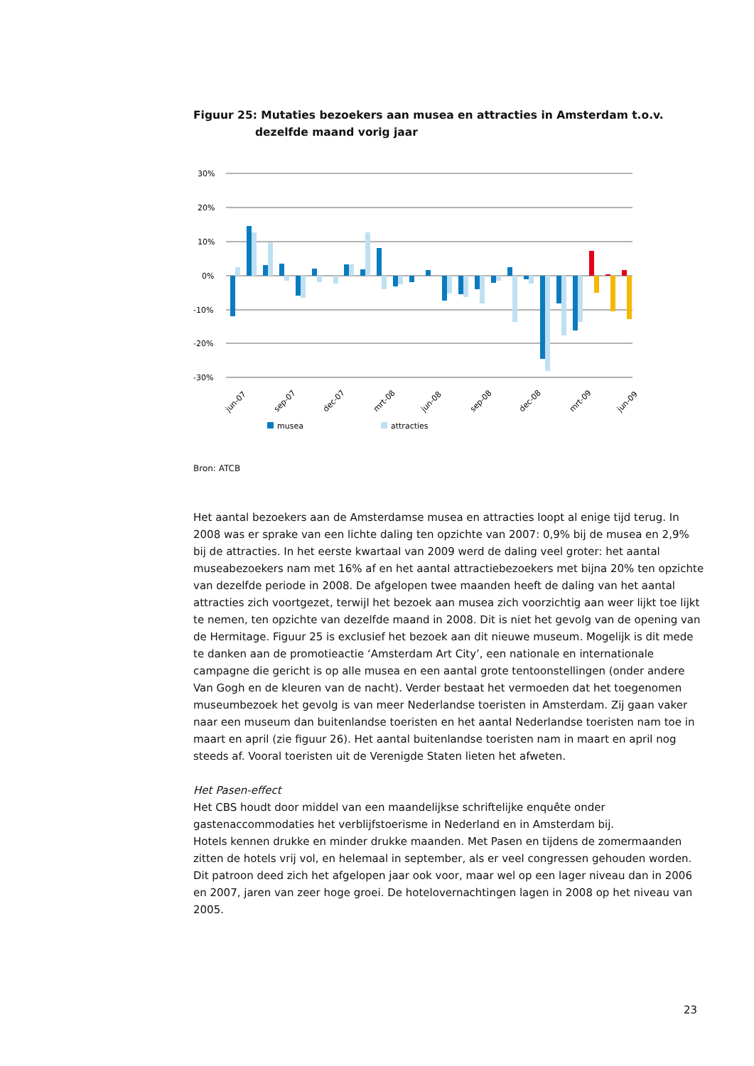Figuur 25: Mutaties bezoekers aan musea en attracties in Amsterdam t.o.v. dezelfde maand vorig jaar
30%
20%
10%
0%
-10%
-20%
-30%
jun-07
sep-07
dec-07
mrt-08
jun-08
sep-08
dec-08
mrt-09
jun-09
musea
attracties
Bron: ATCB
Het aantal bezoekers aan de Amsterdamse musea en attracties loopt al enige tijd terug. In 2008 was er sprake van een lichte daling ten opzichte van 2007: 0,9% bij de musea en 2,9% bij de attracties. In het eerste kwartaal van 2009 werd de daling veel groter: het aantal museabezoekers nam met 16% af en het aantal attractiebezoekers met bijna 20% ten opzichte van dezelfde periode in 2008. De afgelopen twee maanden heeft de daling van het aantal attracties zich voortgezet, terwijl het bezoek aan musea zich voorzichtig aan weer lijkt toe lijkt te nemen, ten opzichte van dezelfde maand in 2008. Dit is niet het gevolg van de opening van de Hermitage. Figuur 25 is exclusief het bezoek aan dit nieuwe museum. Mogelijk is dit mede te danken aan de promotieactie ‘Amsterdam Art City’, een nationale en internationale campagne die gericht is op alle musea en een aantal grote tentoonstellingen (onder andere Van Gogh en de kleuren van de nacht). Verder bestaat het vermoeden dat het toegenomen museumbezoek het gevolg is van meer Nederlandse toeristen in Amsterdam. Zij gaan vaker naar een museum dan buitenlandse toeristen en het aantal Nederlandse toeristen nam toe in maart en april (zie figuur 26). Het aantal buitenlandse toeristen nam in maart en april nog steeds af. Vooral toeristen uit de Verenigde Staten lieten het afweten.
Het Pasen-effect
Het CBS houdt door middel van een maandelijkse schriftelijke enquête onder gastenaccommodaties het verblijfstoerisme in Nederland en in Amsterdam bij.
Hotels kennen drukke en minder drukke maanden. Met Pasen en tijdens de zomermaanden zitten de hotels vrij vol, en helemaal in september, als er veel congressen gehouden worden. Dit patroon deed zich het afgelopen jaar ook voor, maar wel op een lager niveau dan in 2006 en 2007, jaren van zeer hoge groei. De hotelovernachtingen lagen in 2008 op het niveau van 2005.
23